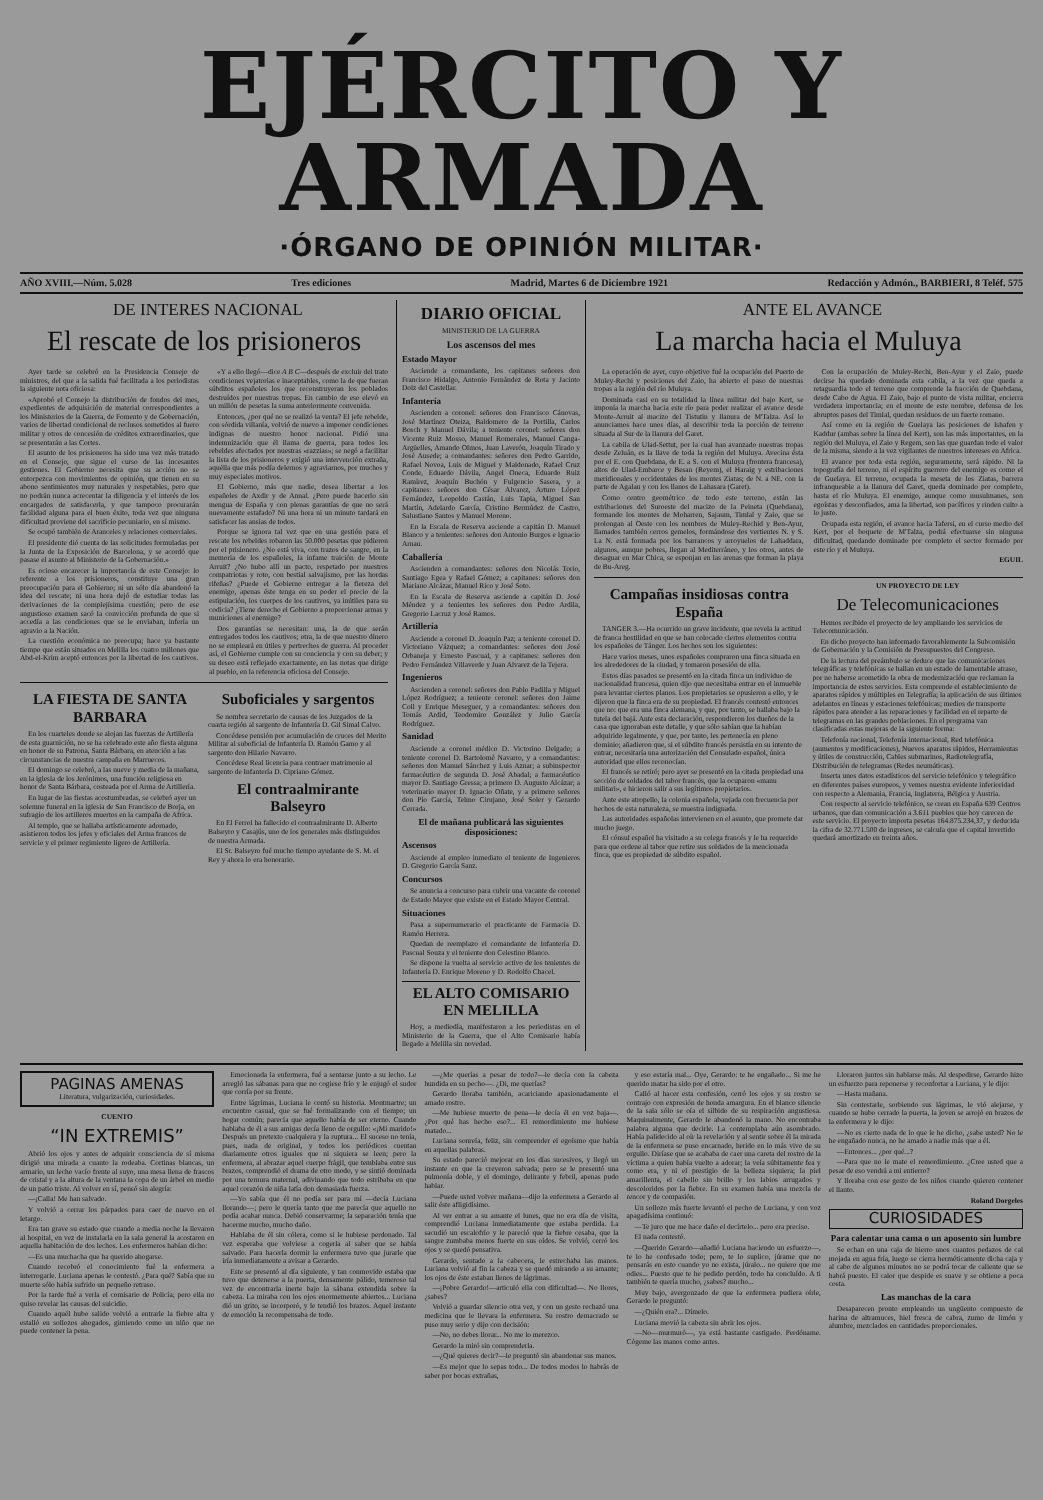EJÉRCITO Y ARMADA
·ÓRGANO DE OPINIÓN MILITAR·
AÑO XVIII.—Núm. 5.028 Tres ediciones Madrid, Martes 6 de Diciembre 1921 Redacción y Admón., BARBIERI, 8 Teléf. 575
DE INTERES NACIONAL
El rescate de los prisioneros
Ayer tarde se celebró en la Presidencia Consejo de ministros, del que a la salida fué facilitada a los periodistas la siguiente nota oficiosa:
«Aprobó el Consejo la distribución de fondos del mes, expedientes de adquisición de material correspondientes a los Ministerios de la Guerra, de Fomento y de Gobernación, varios de libertad condicional de reclusos sometidos al fuero militar y otros de concesión de créditos extraordinarios, que se presentarán a las Cortes.
El asunto de los prisioneros ha sido una vez más tratado en el Consejo, que sigue el curso de las incesantes gestiones. El Gobierno necesita que su acción no se entorpezca con movimientos de opinión, que tienen en su abono sentimientos muy naturales y respetables, pero que no podrán nunca acrecentar la diligencia y el interés de los encargados de satisfacerla, y que tampoco procurarán facilidad alguna para el buen éxito, toda vez que ninguna dificultad proviene del sacrificio pecuniario, en sí mismo.
Se ocupó también de Aranceles y relaciones comerciales.
El presidente dió cuenta de las solicitudes formuladas por la Junta de la Exposición de Barcelona, y se acordó que pasase el asunto al Ministerio de la Gobernación.»
Es ocioso encarecer la importancia de este Consejo: lo referente a los prisioneros, constituye una gran preocupación para el Gobierno; ni un sólo día abandonó la idea del rescate; ni una hora dejó de estudiar todas las derivaciones de la complejísima cuestión; pero de ese angustioso examen sacó la convicción profunda de que si accedía a las condiciones que se le enviaban, infería un agravio a la Nación.
La cuestión económica no preocupa; hace ya bastante tiempo que están situados en Melilla los cuatro millones que Abd-el-Krim aceptó entonces por la libertad de los cautivos.
«Y a ello llegó—dice A B C—después de excluir del trato condiciones vejatorias e inaceptables, como la de que fueran súbditos españoles los que reconstruyeran los poblados destruídos por nuestras tropas. En cambio de eso elevó en un millón de pesetas la suma anteriormente convenida.
Entonces, ¿por qué no se realizó la venta? El jefe rebelde, con sórdida villanía, volvió de nuevo a imponer condiciones indignas de nuestro honor nacional. Pidió una indemnización que él llama de guerra, para todos los rebeldes afectados por nuestras «razzias»; se negó a facilitar la lista de los prisioneros y exigió una intervención extraña, aquélla que más podía delernos y agraviarnos, por muchos y muy especiales motivos.
El Gobierno, más que nadie, desea libertar a los españoles de Axdir y de Annal. ¿Pero puede hacerlo sin mengua de España y con plenas garantías de que no será nuevamente estafado? Ni una hora ni un minuto tardará en satisfacer las ansias de todos.
Porque se ignora tal vez que en una gestión para el rescate los rebeldes robaron las 50.000 pesetas que pidieron por el prisionero. ¿No está viva, con trazos de sangre, en la memoria de los españoles, la infame traición de Monte Arruit? ¿No hubo allí un pacto, respetado por nuestros compatriotas y roto, con bestial salvajismo, por las hordas rifeñas? ¿Puede el Gobierno entregar a la fiereza del enemigo, apenas éste tenga en su poder el precio de la estipulación, los cuerpos de los cautivos, ya inútiles para su codicia? ¿Tiene derecho el Gobierno a proporcionar armas y municiones al enemigo?
Dos garantías se necesitan: una, la de que serán entregados todos los cautivos; otra, la de que nuestro dinero no se empleará en útiles y pertrechos de guerra. Al proceder así, el Gobierno cumple con su conciencia y con su deber; y su deseo está reflejado exactamente, en las notas que dirige al pueblo, en la referencia oficiosa del Consejo.
LA FIESTA DE SANTA BARBARA
En los cuarteles donde se alojan las fuerzas de Artillería de esta guarnición, no se ha celebrado este año fiesta alguna en honor de su Patrona, Santa Bárbara, en atención a las circunstancias de nuestra campaña en Marruecos.
El domingo se celebró, a las nueve y media de la mañana, en la iglesia de los Jerónimos, una función religiosa en honor de Santa Bárbara, costeada por el Arma de Artillería.
En lugar de las fiestas acostumbradas, se celebró ayer un solemne funeral en la iglesia de San Francisco de Borja, en sufragio de los artilleros muertos en la campaña de Africa.
Al templo, que se hallaba artísticamente adornado, asistieron todos los jefes y oficiales del Arma francos de servicio y el primer regimiento ligero de Artillería.
Suboficiales y sargentos
Se nombra secretario de causas de los Juzgados de la cuarta región al sargento de Infantería D. Gil Simal Calvo.
Concédese pensión por acumulación de cruces del Merito Militar al suboficial de Infantería D. Ramón Gamo y al sargento don Hilario Navarro.
Concédese Real licencia para contraer matrimonio al sargento de Infantería D. Cipriano Gómez.
El contraalmirante Balseyro
En El Ferrol ha fallecido el contraalmirante D. Alberto Balseyro y Casajús, uno de los generales más distinguidos de nuestra Armada.
El Sr. Balseyro fué mucho tiempo ayudante de S. M. el Rey y ahora lo era honorario.
DIARIO OFICIAL
MINISTERIO DE LA GUERRA
Los ascensos del mes
Estado Mayor
Asciende a comandante, los capitanes señores don Francisco Hidalgo, Antonio Fernández de Rota y Jacinto Dolz del Castellar.
Infantería
Ascienden a coronel: señores don Francisco Cánovas, José Martínez Oteiza, Baldomero de la Portilla, Carlos Bosch y Manuel Dávila; a teniente coronel: señores don Vicente Ruiz Mosso, Manuel Romerales, Manuel Canga-Argüelles, Amando Olmos, Juan Laverón, Joaquín Tirado y José Ausede; a comandantes: señores don Pedro Garrido, Rafael Novoa, Luis de Miguel y Maldonado, Rafael Cruz Conde, Eduardo Dávila, Angel Oneca, Eduardo Ruiz Ramírez, Joaquín Buchón y Fulgencio Sasera, y a capitanes: señores don César Alvarez, Arturo López Fernández, Leopoldo Castán, Luis Tapia, Miguel San Martín, Adelardo García, Cristino Bermúdez de Castro, Salustiano Santos y Manuel Moreno.
En la Escala de Reserva asciende a capitán D. Manuel Blanco y a tenientes: señores don Antonio Burgos e Ignacio Arnau.
Caballería
Ascienden a comandantes: señores don Nicolás Torio, Santiago Egea y Rafael Gómez; a capitanes: señores don Mariano Alcázar, Manuel Rico y José Soto.
En la Escala de Reserva asciende a capitán D. José Méndez y a tenientes los señores don Pedro Ardila, Gregorio Lacruz y José Ramos.
Artillería
Asciende a coronel D. Joaquín Paz; a teniente coronel D. Victoriano Vázquez; a comandantes: señores don José Orbaneja y Ernesto Pascual, y a capitanes: señores don Pedro Fernández Villaverde y Juan Alvarez de la Tejera.
Ingenieros
Ascienden a coronel: señores don Pablo Padilla y Miguel López Rodríguez; a teniente coronel: señores don Jaime Coll y Enrique Meseguer, y a comandantes: señores don Tomás Ardid, Teodomiro González y Julio García Rodríguez.
Sanidad
Asciende a coronel médico D. Victorino Delgado; a teniente coronel D. Bartolomé Navarro, y a comandantes: señores don Manuel Sánchez y Luis Aznar; a subinspector farmacéutico de segunda D. José Abadal; a farmacéutico mayor D. Santiago Gressa; a primero D. Augusto Alcázar; a veterinario mayor D. Ignacio Oñate, y a primero señores don Pío García, Telmo Cirujano, José Soler y Gerardo Cerrada.
El de mañana publicará las siguientes disposiciones:
Ascensos
Asciende al empleo inmediato el teniente de Ingenieros D. Gregorio García Sanz.
Concursos
Se anuncia a concurso para cubrir una vacante de coronel de Estado Mayor que existe en el Estado Mayor Central.
Situaciones
Pasa a supernumerario el practicante de Farmacia D. Ramón Herrera.
Quedan de reemplazo el comandante de Infantería D. Pascual Souza y el teniente don Celestino Blanco.
Se dispone la vuelta al servicio activo de los tenientes de Infantería D. Enrique Moreno y D. Rodolfo Chacel.
EL ALTO COMISARIO EN MELILLA
Hoy, a mediodía, manifestaron a los periodistas en el Ministerio de la Guerra, que el Alto Comisario había llegado a Melilla sin novedad.
ANTE EL AVANCE
La marcha hacia el Muluya
La operación de ayer, cuyo objetivo fué la ocupación del Puerto de Muley-Rechi y posiciones del Zaio, ha abierto el paso de nuestras tropas a la región del río Muluya.
Dominada casi en su totalidad la línea militar del bajo Kert, se imponía la marcha hacia este río para poder realizar el avance desde Monte-Arruit al macizo del Tistutin y llanura de M'Talza. Así lo anunciamos hace unos días, al describir toda la porción de terreno situada al Sur de la llanura del Garet.
La cabila de Ulad-Settut, por la cual han avanzado nuestras tropas desde Zeluán, es la llave de toda la región del Muluya. Avecina ésta por el E. con Quebdana, de E. a S. con el Muluya (frontera francesa), altos de Ulad-Embarce y Besan (Reyem), el Haraig y estribaciones meridionales y occidentales de los montes Ziatas; de N. a NE. con la parte de Agalan y con los llanos de Lahasara (Garet).
Como centro geométrico de todo este terreno, están las estribaciones del Suroeste del macizo de la Peineta (Quebdana), formando los montes de Moharren, Sajaum, Timlal y Zaio, que se prolongan al Oeste con los nombres de Muley-Rechid y Ben-Ayur, llamados también cerros gemelos, formándose dos vertientes N. y S. La N. está formada por los barrancos y arroyuelos de Lahaddara, algunos, aunque pobres, llegan al Mediterráneo, y los otros, antes de desaguar en Mar Chica, se esponjan en las arenas que forman la playa de Bu-Areg.
Con la ocupación de Muley-Rechi, Ben-Ayur y el Zaio, puede decirse ha quedado dominada esta cabila, a la vez que queda a retaguardia todo el terreno que comprende la fracción de Quebdana, desde Cabo de Agua. El Zaio, bajo el punto de vista militar, encierra verdadera importancia; en el monte de este nombre, defensa de los abruptos pasos del Timlal, quedan residuos de un fuerte romano.
Así como en la región de Guelaya las posiciones de Ishafen y Kaddur (ambas sobre la línea del Kert), son las más importantes, en la región del Muluya, el Zaio y Regem, son las que guardan todo el valor de la misma, siendo a la vez vigilantes de nuestros intereses en Africa.
El avance por toda esta región, seguramente, será rápido. Ni la topografía del terreno, ni el espíritu guerrero del enemigo es como el de Guelaya. El terreno, ocupada la meseta de los Ziatas, barrera infranqueable a la llanura del Garet, queda dominado por completo, hasta el río Muluya. El enemigo, aunque como musulmanes, son egoístas y desconfiados, ama la libertad, son pacíficos y rinden culto a lo justo.
Ocupada esta región, el avance hacia Tafersi, en el curso medio del Kert, por el boquete de M'Talza, podrá efectuarse sin ninguna dificultad, quedando dominado por completo el sector formado por este río y el Muluya.
EGUIL
Campañas insidiosas contra España
TANGER 3.—Ha ocurrido un grave incidente, que revela la actitud de franca hostilidad en que se han colocado ciertos elementos contra los españoles de Tánger. Los hechos son los siguientes:
Hace varios meses, unos españoles compraron una finca situada en los alrededores de la ciudad, y tomaron posesión de ella.
Estos días pasados se presentó en la citada finca un individuo de nacionalidad francesa, quien dijo que necesitaba entrar en el inmueble para levantar ciertos planos. Los propietarios se opusieron a ello, y le dijeron que la finca era de su propiedad. El francés contestó entonces que no: que era una finca alemana, y que, por tanto, se hallaba bajo la tutela del bajá. Ante esta declaración, respondieron los dueños de la casa que ignoraban este detalle, y que sólo sabían que la habían adquirido legalmente, y que, por tanto, les pertenecía en pleno dominio; añadieron que, si el súbdito francés persistía en su intento de entrar, necesitaría una autorización del Consulado español, única autoridad que ellos reconocían.
El francés se retiró; pero ayer se presentó en la citada propiedad una sección de soldados del tabor francés, que la ocuparon «manu militari», e hicieron salir a sus legítimos propietarios.
Ante este atropello, la colonia española, vejada con frecuencia por hechos de esta naturaleza, se muestra indignada.
Las autoridades españolas intervienen en el asunto, que promete dar mucho juego.
El cónsul español ha visitado a su colega francés y le ha requerido para que ordene al tabor que retire sus soldados de la mencionada finca, que es propiedad de súbdito español.
UN PROYECTO DE LEY
De Telecomunicaciones
Hemos recibido el proyecto de ley ampliando los servicios de Telecomunicación.
En dicho proyecto han informado favorablemente la Subcomisión de Gobernación y la Comisión de Presupuestos del Congreso.
De la lectura del preámbulo se deduce que las comunicaciones telegráficas y telefónicas se hallan en un estado de lamentable atraso, por no haberse acometido la obra de modernización que reclaman la importancia de estos servicios. Esta comprende el establecimiento de aparatos rápidos y múltiples en Telegrafía; la aplicación de sus últimos adelantos en líneas y estaciones telefónicas; medios de transporte rápidos para atender a las reparaciones y facilidad en el reparto de telegramas en las grandes poblaciones. En el programa van clasificadas estas mejoras de la siguiente forma:
Telefonía nacional, Telefonía internacional, Red telefónica (aumentos y modificaciones), Nuevos aparatos rápidos, Herramientas y útiles de construcción, Cables submarinos, Radiotelegrafía, Distribución de telegramas (Redes neumáticas).
Inserta unos datos estadísticos del servicio telefónico y telegráfico en diferentes países europeos, y vemos nuestra evidente inferioridad con respecto a Alemania, Francia, Inglaterra, Bélgica y Austria.
Con respecto al servicio telefónico, se crean en España 639 Centros urbanos, que dan comunicación a 3.611 pueblos que hoy carecen de este servicio. El proyecto importa pesetas 164.875.234,37, y deducida la cifra de 32.771.500 de ingresos, se calcula que el capital invertido quedará amortizado en treinta años.
PAGINAS AMENAS
Literatura, vulgarización, curiosidades.
CUENTO
“IN EXTREMIS”
Abrió los ojos y antes de adquirir consciencia de sí misma dirigió una mirada a cuanto la rodeaba. Cortinas blancas, un armario, un lecho vacío frente al suyo, una mesa llena de frascos de cristal y a la altura de la ventana la copa de un árbol en medio de un patio triste. Al volver en sí, pensó sin alegría:
—¡Calla! Me han salvado.
Y volvió a cerrar los párpados para caer de nuevo en el letargo.
Era tan grave su estado que cuando a media noche la llevaron al hospital, en vez de instalarla en la sala general la acostaron en aquella habitación de dos lechos. Los enfermeros habían dicho:
—Es una muchacha que ha querido ahogarse.
Cuando recobró el conocimiento fué la enfermera a interrogarle. Luciana apenas le contestó. ¿Para qué? Sabía que su muerte sólo había sufrido un pequeño retraso.
Por la tarde fué a verla el comisario de Policía; pero ella no quiso revelar las causas del suicidio.
Cuando aquél hubo salido volvió a entrarle la fiebre alta y estalló en sollozos ahogados, gimiendo como un niño que no puede contener la pena.
Emocionada la enfermera, fué a sentarse junto a su lecho. Le arregló las sábanas para que no cogiese frío y le enjugó el sudor que corría por su frente.
Entre lágrimas, Luciana le contó su historia. Montmartre; un encuentro casual, que se fué formalizando con el tiempo; un hogar común; parecía que aquello había de ser eterno. Cuando hablaba de él a sus amigas decía lleno de orgullo: «¡Mi marido!» Después un pretexto cualquiera y la ruptura... El suceso no tenía, pues, nada de original, y todos los periódicos cuentan diariamente otros iguales que ni siquiera se leen; pero la enfermera, al abrazar aquel cuerpo frágil, que temblaba entre sus brazos, comprendió el drama de otro modo, y se sintió dominada por una ternura maternal, adivinando que todo estribaba en que aquel corazón de niña latía don demasiada fuerza.
—Yo sabía que él no podía ser para mí —decía Luciana llorando—; pero le quería tanto que me parecía que aquello no podía acabar nunca. Debió conservarme; la separación tenía que hacerme mucho, mucho daño.
Hablaba de él sin cólera, como si le hubiese perdonado. Tal vez esperaba que volviese a cogerla al saber que se había salvado. Para hacerla dormir la enfermera tuvo que jurarle que iría inmediatamente a avisar a Gerardo.
Este se presentó al día siguiente, y tan conmovido estaba que tuvo que detenerse a la puerta, densamente pálido, temeroso tal vez de encontrarla inerte bajo la sábana extendida sobre la cabeza. La miraba con los ojos enormemente abiertos... Luciana dió un grito, se incorporó, y le tendió los brazos. Aquel instante de emoción la recompensaba de todo.
—¿Me querías a pesar de todo?—le decía con la cabeza hundida en su pecho—. ¿Di, me querías?
Gerardo lloraba también, acariciando apasionadamente el amado rostro.
—Me hubiese muerto de pena—le decía él en voz baja—. ¿Por qué has hecho eso?... El remordimiento me hubiese matado...
Luciana sonreía, feliz, sin comprender el egoísmo que había en aquellas palabras.
Su estado pareció mejorar en los días sucesivos, y llegó un instante en que la creyeron salvada; pero se le presentó una pulmonía doble, y el domingo, delirante y febril, apenas pudo hablar.
—Puede usted volver mañana—dijo la enfermera a Gerardo al salir éste afligidísimo.
Al ver entrar a su amante el lunes, que no era día de visita, comprendió Luciana inmediatamente que estaba perdida. La sacudió un escalofrío y le pareció que la fiebre cesaba, que la sangre zumbaba menos fuerte en sus oídos. Se volvió, cerró los ojos y se quedó pensativa.
Gerardo, sentado a la cabecera, le estrechaba las manos. Luciana volvió al fin la cabeza y se quedó mirando a su amante; los ojos de éste estaban llenos de lágrimas.
—¡Pobre Gerardo!—articuló ella con dificultad—. No llores, ¿sabes?
Volvió a guardar silencio otra vez, y con un gesto rechazó una medicina que le llevara la enfermera. Su rostro demacrado se puso muy serio y dijo con decisión:
—No, no debes llorar... No me lo merezco.
Gerardo la miró sin comprenderla.
—¿Qué quieres decir?—le preguntó sin abandonar sus manos.
—Es mejor que lo sepas todo... De todos modos lo habrás de saber por bocas extrañas,
y eso estaría mal... Oye, Gerardo: te he engañado... Si me he querido matar ha sido por el otro.
Calló al hacer esta confesión, cerró los ojos y su rostro se contrajo con expresión de honda amargura. En el blanco silencio de la sala sólo se oía el silbido de su respiración angustiosa. Maquinalmente, Gerardo le abandonó la mano. No encontraba palabra alguna que decirle. La contemplaba aún asombrado. Había palidecido al oír la revelación y al sentir sobre él la mirada de la enfermera se puso encarnado, herido en lo más vivo de su orgullo. Diríase que se acababa de caer una careta del rostro de la víctima a quien había vuelto a adorar; la veía súbitamente fea y como era, y ni el prestigio de la belleza siquiera; la piel amarillenta, el cabello sin brillo y los labios arrugados y descoloridos por la fiebre. En su examen había una mezcla de rencor y de compasión.
Un sollozo más fuerte levantó el pecho de Luciana, y con voz apagadísima continuó:
—Te juro que me hace daño el decírtelo... pero era preciso.
El nada contestó.
—Querido Gerardo—añadió Luciana haciendo un esfuerzo—, te lo he confesado todo; pero, te lo suplico, júrame que no pensarás en esto cuando yo no exista, júralo... no quiero que me odies... Puesto que te he pedido perdón, todo ha concluído. A ti también te quería mucho, ¿sabes? mucho...
Muy bajo, avergonzado de que la enfermera pudiera oírle, Gerardo le preguntó:
—¿Quién era?... Dímelo.
Luciana movió la cabeza sin abrir los ojos.
—No—murmuró—, ya está bastante castigado. Perdóname. Cógeme las manos como antes.
Lloraron juntos sin hablarse más. Al despedirse, Gerardo hizo un esfuerzo para reponerse y reconfortar a Luciana, y le dijo:
—Hasta mañana.
Sin contestarle, sorbiendo sus lágrimas, le vió alejarse, y cuando se hubo cerrado la puerta, la joven se arrojó en brazos de la enfermera y le dijo:
—No es cierto nada de lo que le he dicho, ¿sabe usted? No le he engañado nunca, no he amado a nadie más que a él.
—Entonces... ¿por qué...?
—Para que no le mate el remordimiento. ¿Cree usted que a pesar de eso vendrá a mi entierro?
Y lloraba con ese gesto de los niños cuando quieren contener el llanto.
Roland Dorgeles
CURIOSIDADES
Para calentar una cama o un aposento sin lumbre
Se echan en una caja de hierro unos cuantos pedazos de cal mojada en agua fría, luego se cierra herméticamente dicha caja y al cabo de algunos minutos no se podrá tocar de caliente que se habrá puesto. El calor que despide es suave y se obtiene a poca costa.
Las manchas de la cara
Desaparecen pronto empleando un ungüento compuesto de harina de altramuces, hiel fresca de cabra, zumo de limón y alumbre, mezclados en cantidades proporcionales.